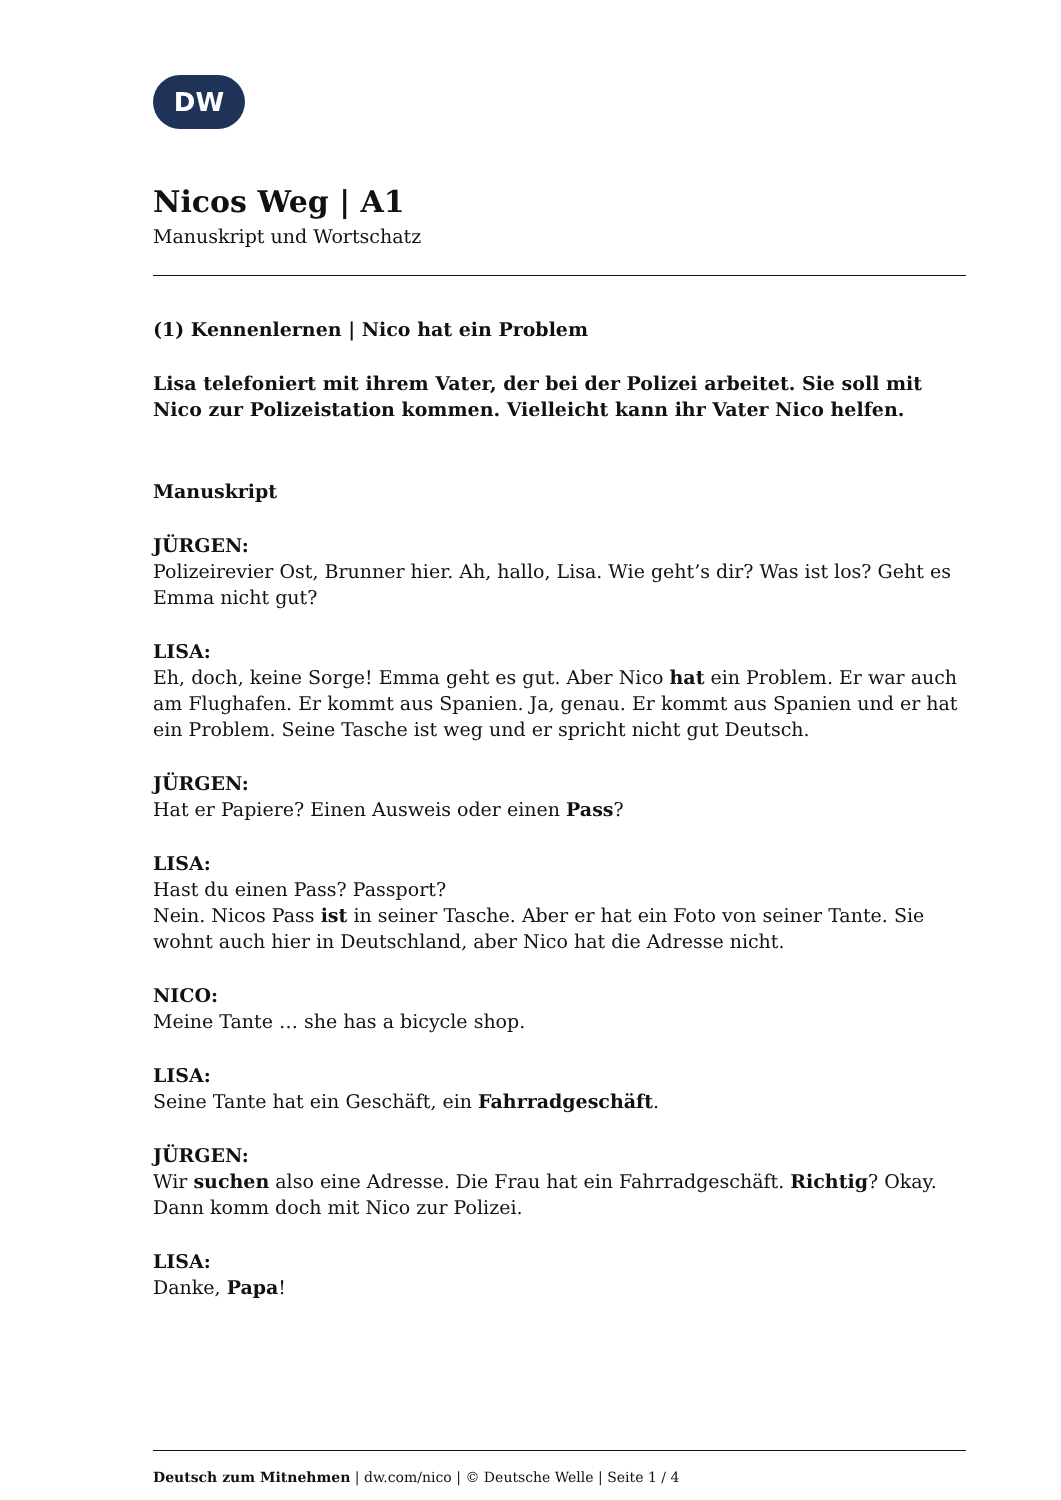DW
Nicos Weg | A1
Manuskript und Wortschatz
(1) Kennenlernen | Nico hat ein Problem
Lisa telefoniert mit ihrem Vater, der bei der Polizei arbeitet. Sie soll mit Nico zur Polizeistation kommen. Vielleicht kann ihr Vater Nico helfen.
Manuskript
JÜRGEN:
Polizeirevier Ost, Brunner hier. Ah, hallo, Lisa. Wie geht’s dir? Was ist los? Geht es Emma nicht gut?
LISA:
Eh, doch, keine Sorge! Emma geht es gut. Aber Nico hat ein Problem. Er war auch am Flughafen. Er kommt aus Spanien. Ja, genau. Er kommt aus Spanien und er hat ein Problem. Seine Tasche ist weg und er spricht nicht gut Deutsch.
JÜRGEN:
Hat er Papiere? Einen Ausweis oder einen Pass?
LISA:
Hast du einen Pass? Passport?
Nein. Nicos Pass ist in seiner Tasche. Aber er hat ein Foto von seiner Tante. Sie wohnt auch hier in Deutschland, aber Nico hat die Adresse nicht.
NICO:
Meine Tante … she has a bicycle shop.
LISA:
Seine Tante hat ein Geschäft, ein Fahrradgeschäft.
JÜRGEN:
Wir suchen also eine Adresse. Die Frau hat ein Fahrradgeschäft. Richtig? Okay. Dann komm doch mit Nico zur Polizei.
LISA:
Danke, Papa!
Deutsch zum Mitnehmen | dw.com/nico | © Deutsche Welle | Seite 1 / 4